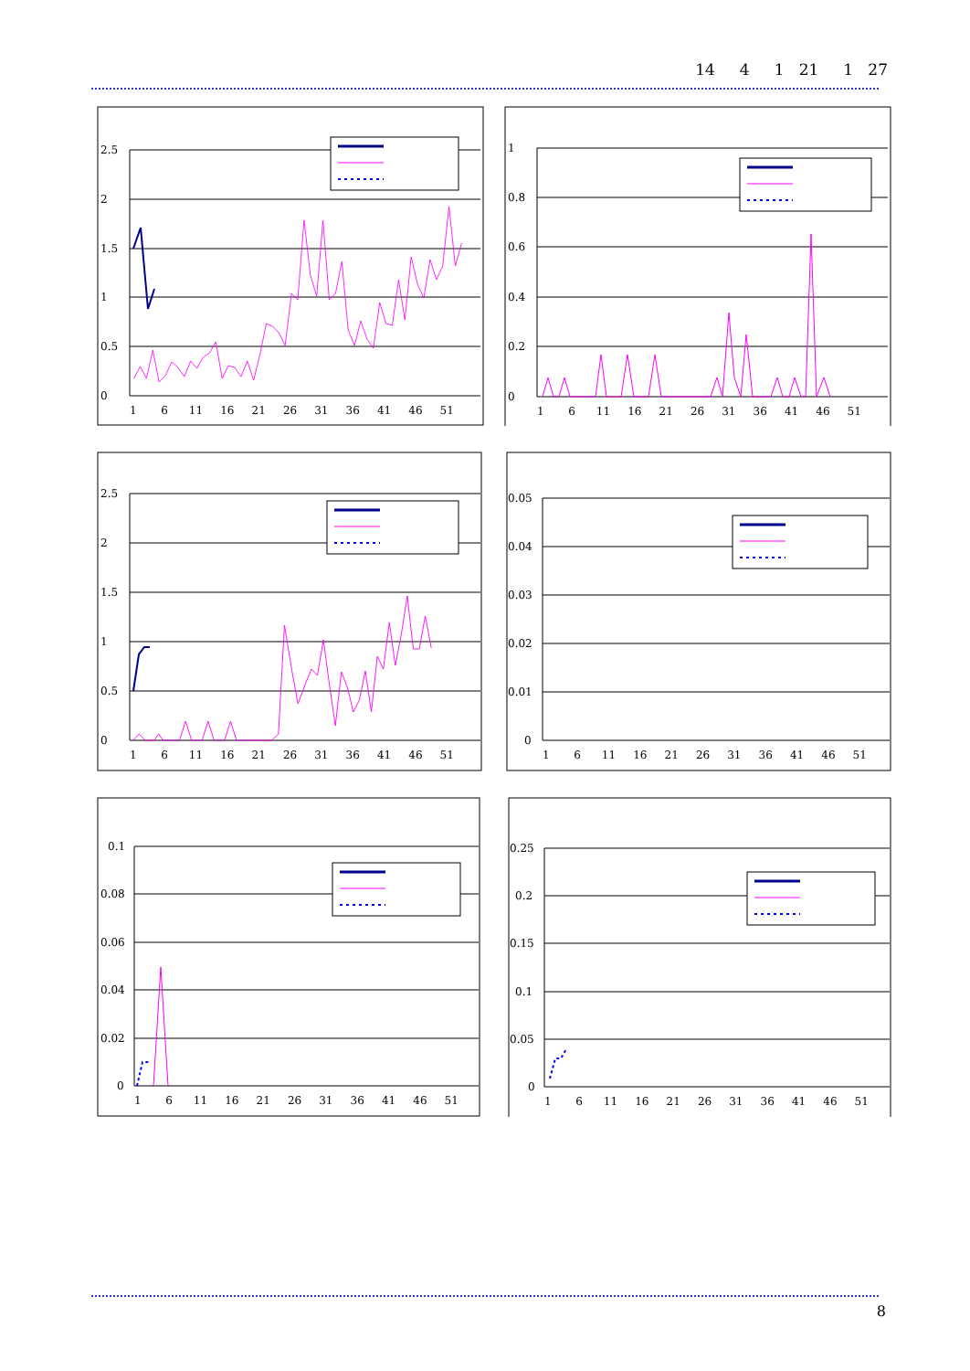14 4 1 21 1 27
2.5
2
1.5
1
0.5
0
1 6 11 16 21 26 31 36 41 46 51
1
0.8
0.6
0.4
0.2
0
1 6 11 16 21 26 31 36 41 46 51
2.5
2
1.5
1
0.5
0
1 6 11 16 21 26 31 36 41 46 51
0.05
0.04
0.03
0.02
0.01
0
1 6 11 16 21 26 31 36 41 46 51
0.1
0.08
0.06
0.04
0.02
0
1 6 11 16 21 26 31 36 41 46 51
0.25
0.2
0.15
0.1
0.05
0
1 6 11 16 21 26 31 36 41 46 51
8